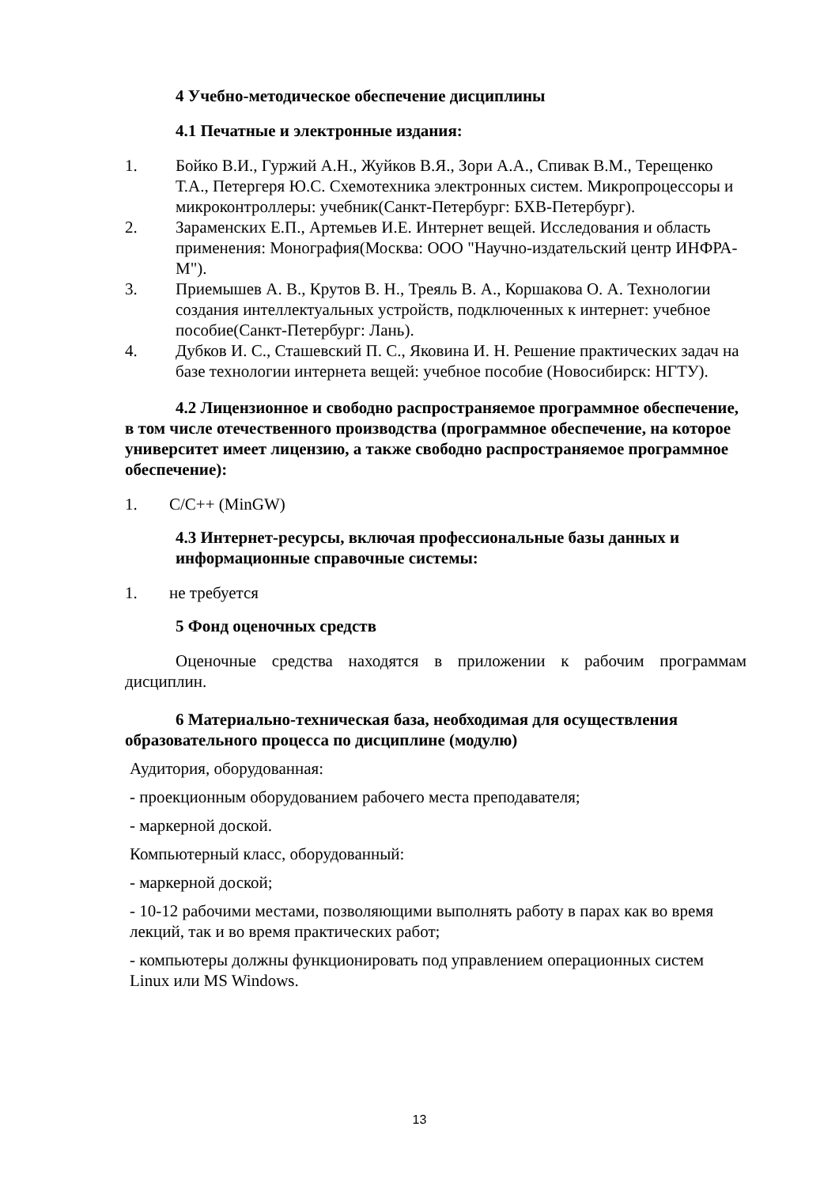4 Учебно-методическое обеспечение дисциплины
4.1 Печатные и электронные издания:
1. Бойко В.И., Гуржий А.Н., Жуйков В.Я., Зори А.А., Спивак В.М., Терещенко Т.А., Петергеря Ю.С. Схемотехника электронных систем. Микропроцессоры и микроконтроллеры: учебник(Санкт-Петербург: БХВ-Петербург).
2. Зараменских Е.П., Артемьев И.Е. Интернет вещей. Исследования и область применения: Монография(Москва: ООО "Научно-издательский центр ИНФРА-М").
3. Приемышев А. В., Крутов В. Н., Треяль В. А., Коршакова О. А. Технологии создания интеллектуальных устройств, подключенных к интернет: учебное пособие(Санкт-Петербург: Лань).
4. Дубков И. С., Сташевский П. С., Яковина И. Н. Решение практических задач на базе технологии интернета вещей: учебное пособие (Новосибирск: НГТУ).
4.2 Лицензионное и свободно распространяемое программное обеспечение, в том числе отечественного производства (программное обеспечение, на которое университет имеет лицензию, а также свободно распространяемое программное обеспечение):
1. C/C++ (MinGW)
4.3 Интернет-ресурсы, включая профессиональные базы данных и информационные справочные системы:
1. не требуется
5 Фонд оценочных средств
Оценочные средства находятся в приложении к рабочим программам дисциплин.
6 Материально-техническая база, необходимая для осуществления образовательного процесса по дисциплине (модулю)
Аудитория, оборудованная:
- проекционным оборудованием рабочего места преподавателя;
- маркерной доской.
Компьютерный класс, оборудованный:
- маркерной доской;
- 10-12 рабочими местами, позволяющими выполнять работу в парах как во время лекций, так и во время практических работ;
- компьютеры должны функционировать под управлением операционных систем Linux или MS Windows.
13